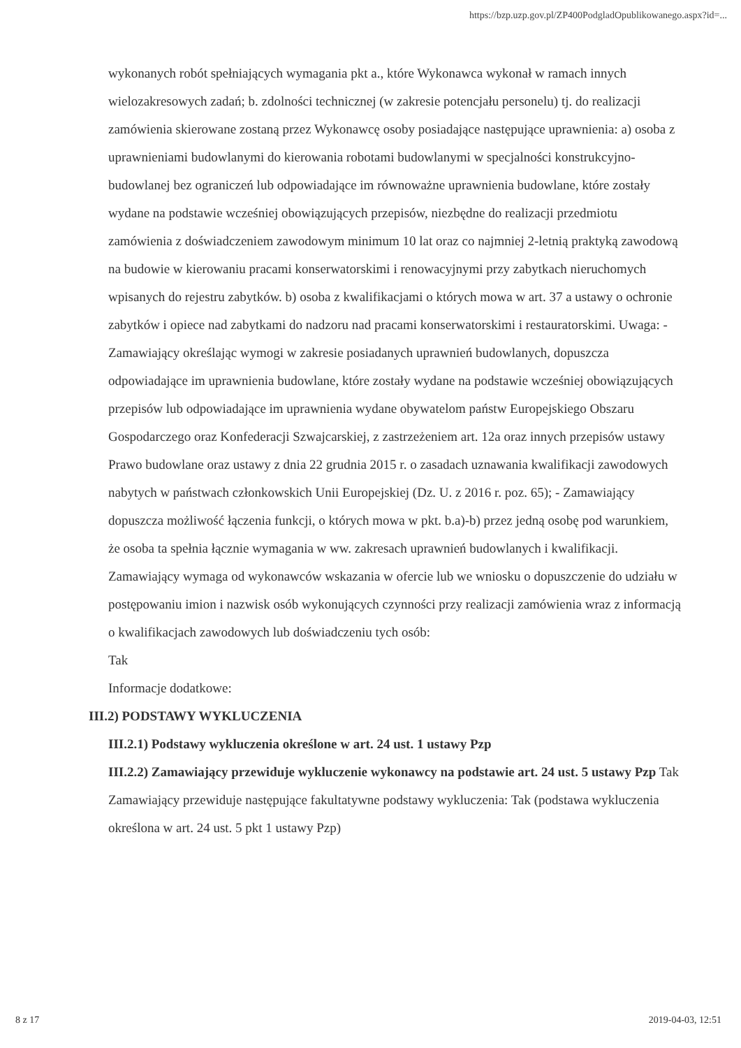https://bzp.uzp.gov.pl/ZP400PodgladOpublikowanego.aspx?id=...
wykonanych robót spełniających wymagania pkt a., które Wykonawca wykonał w ramach innych wielozakresowych zadań; b. zdolności technicznej (w zakresie potencjału personelu) tj. do realizacji zamówienia skierowane zostaną przez Wykonawcę osoby posiadające następujące uprawnienia: a) osoba z uprawnieniami budowlanymi do kierowania robotami budowlanymi w specjalności konstrukcyjno-budowlanej bez ograniczeń lub odpowiadające im równoważne uprawnienia budowlane, które zostały wydane na podstawie wcześniej obowiązujących przepisów, niezbędne do realizacji przedmiotu zamówienia z doświadczeniem zawodowym minimum 10 lat oraz co najmniej 2-letnią praktyką zawodową na budowie w kierowaniu pracami konserwatorskimi i renowacyjnymi przy zabytkach nieruchomych wpisanych do rejestru zabytków. b) osoba z kwalifikacjami o których mowa w art. 37 a ustawy o ochronie zabytków i opiece nad zabytkami do nadzoru nad pracami konserwatorskimi i restauratorskimi. Uwaga: - Zamawiający określając wymogi w zakresie posiadanych uprawnień budowlanych, dopuszcza odpowiadające im uprawnienia budowlane, które zostały wydane na podstawie wcześniej obowiązujących przepisów lub odpowiadające im uprawnienia wydane obywatelom państw Europejskiego Obszaru Gospodarczego oraz Konfederacji Szwajcarskiej, z zastrzeżeniem art. 12a oraz innych przepisów ustawy Prawo budowlane oraz ustawy z dnia 22 grudnia 2015 r. o zasadach uznawania kwalifikacji zawodowych nabytych w państwach członkowskich Unii Europejskiej (Dz. U. z 2016 r. poz. 65); - Zamawiający dopuszcza możliwość łączenia funkcji, o których mowa w pkt. b.a)-b) przez jedną osobę pod warunkiem, że osoba ta spełnia łącznie wymagania w ww. zakresach uprawnień budowlanych i kwalifikacji.
Zamawiający wymaga od wykonawców wskazania w ofercie lub we wniosku o dopuszczenie do udziału w postępowaniu imion i nazwisk osób wykonujących czynności przy realizacji zamówienia wraz z informacją o kwalifikacjach zawodowych lub doświadczeniu tych osób:
Tak
Informacje dodatkowe:
III.2) PODSTAWY WYKLUCZENIA
III.2.1) Podstawy wykluczenia określone w art. 24 ust. 1 ustawy Pzp
III.2.2) Zamawiający przewiduje wykluczenie wykonawcy na podstawie art. 24 ust. 5 ustawy Pzp Tak Zamawiający przewiduje następujące fakultatywne podstawy wykluczenia: Tak (podstawa wykluczenia określona w art. 24 ust. 5 pkt 1 ustawy Pzp)
8 z 17 2019-04-03, 12:51